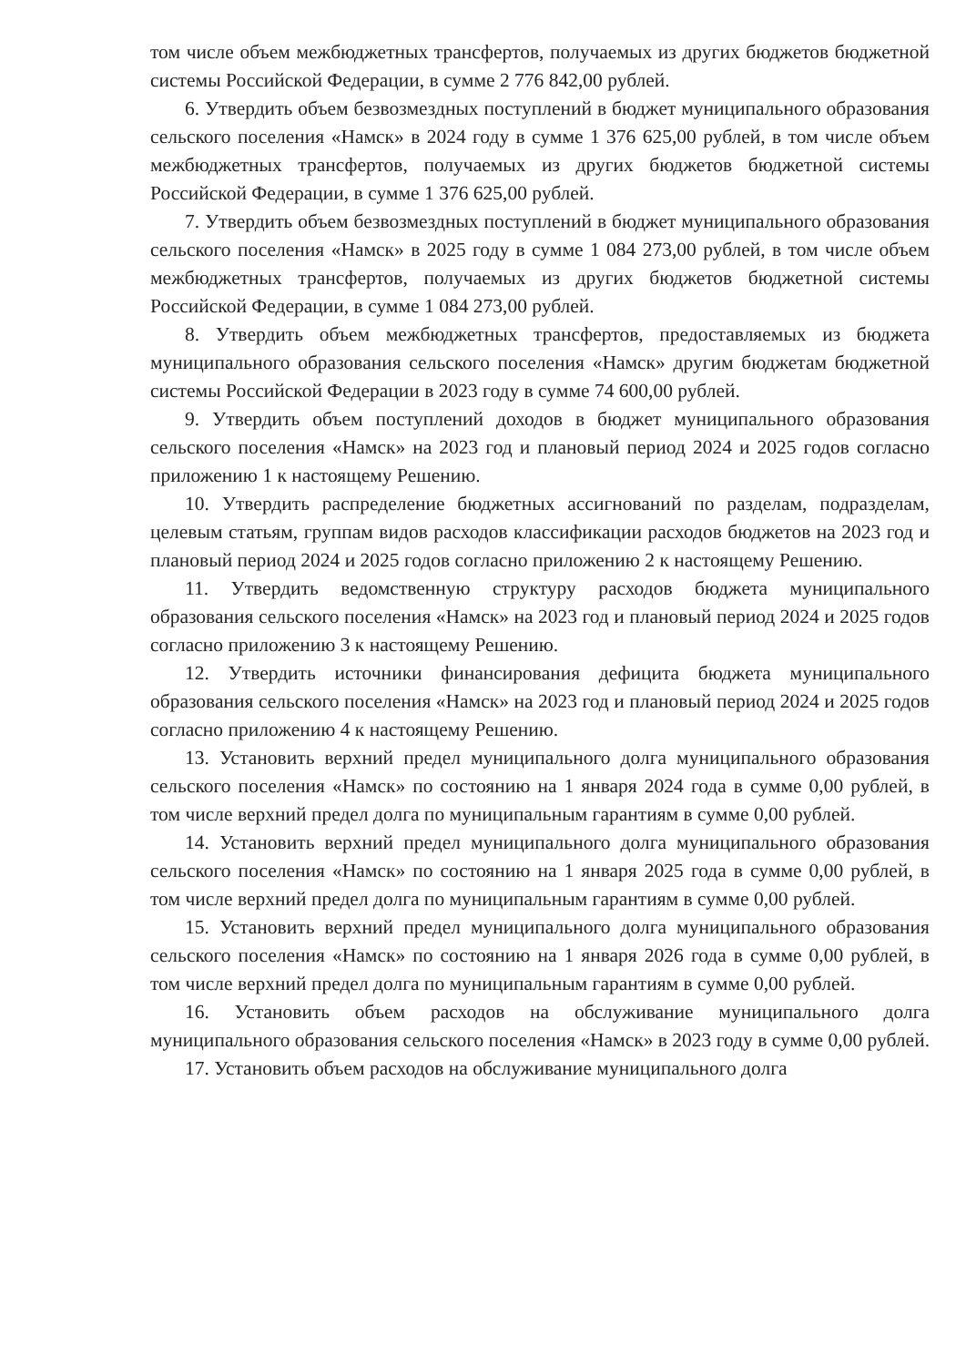том числе объем межбюджетных трансфертов, получаемых из других бюджетов бюджетной системы Российской Федерации, в сумме 2 776 842,00 рублей.
6. Утвердить объем безвозмездных поступлений в бюджет муниципального образования сельского поселения «Намск» в 2024 году в сумме 1 376 625,00 рублей, в том числе объем межбюджетных трансфертов, получаемых из других бюджетов бюджетной системы Российской Федерации, в сумме 1 376 625,00 рублей.
7. Утвердить объем безвозмездных поступлений в бюджет муниципального образования сельского поселения «Намск» в 2025 году в сумме 1 084 273,00 рублей, в том числе объем межбюджетных трансфертов, получаемых из других бюджетов бюджетной системы Российской Федерации, в сумме 1 084 273,00 рублей.
8. Утвердить объем межбюджетных трансфертов, предоставляемых из бюджета муниципального образования сельского поселения «Намск» другим бюджетам бюджетной системы Российской Федерации в 2023 году в сумме 74 600,00 рублей.
9. Утвердить объем поступлений доходов в бюджет муниципального образования сельского поселения «Намск» на 2023 год и плановый период 2024 и 2025 годов согласно приложению 1 к настоящему Решению.
10. Утвердить распределение бюджетных ассигнований по разделам, подразделам, целевым статьям, группам видов расходов классификации расходов бюджетов на 2023 год и плановый период 2024 и 2025 годов согласно приложению 2 к настоящему Решению.
11. Утвердить ведомственную структуру расходов бюджета муниципального образования сельского поселения «Намск» на 2023 год и плановый период 2024 и 2025 годов согласно приложению 3 к настоящему Решению.
12. Утвердить источники финансирования дефицита бюджета муниципального образования сельского поселения «Намск» на 2023 год и плановый период 2024 и 2025 годов согласно приложению 4 к настоящему Решению.
13. Установить верхний предел муниципального долга муниципального образования сельского поселения «Намск» по состоянию на 1 января 2024 года в сумме 0,00 рублей, в том числе верхний предел долга по муниципальным гарантиям в сумме 0,00 рублей.
14. Установить верхний предел муниципального долга муниципального образования сельского поселения «Намск» по состоянию на 1 января 2025 года в сумме 0,00 рублей, в том числе верхний предел долга по муниципальным гарантиям в сумме 0,00 рублей.
15. Установить верхний предел муниципального долга муниципального образования сельского поселения «Намск» по состоянию на 1 января 2026 года в сумме 0,00 рублей, в том числе верхний предел долга по муниципальным гарантиям в сумме 0,00 рублей.
16. Установить объем расходов на обслуживание муниципального долга муниципального образования сельского поселения «Намск» в 2023 году в сумме 0,00 рублей.
17. Установить объем расходов на обслуживание муниципального долга